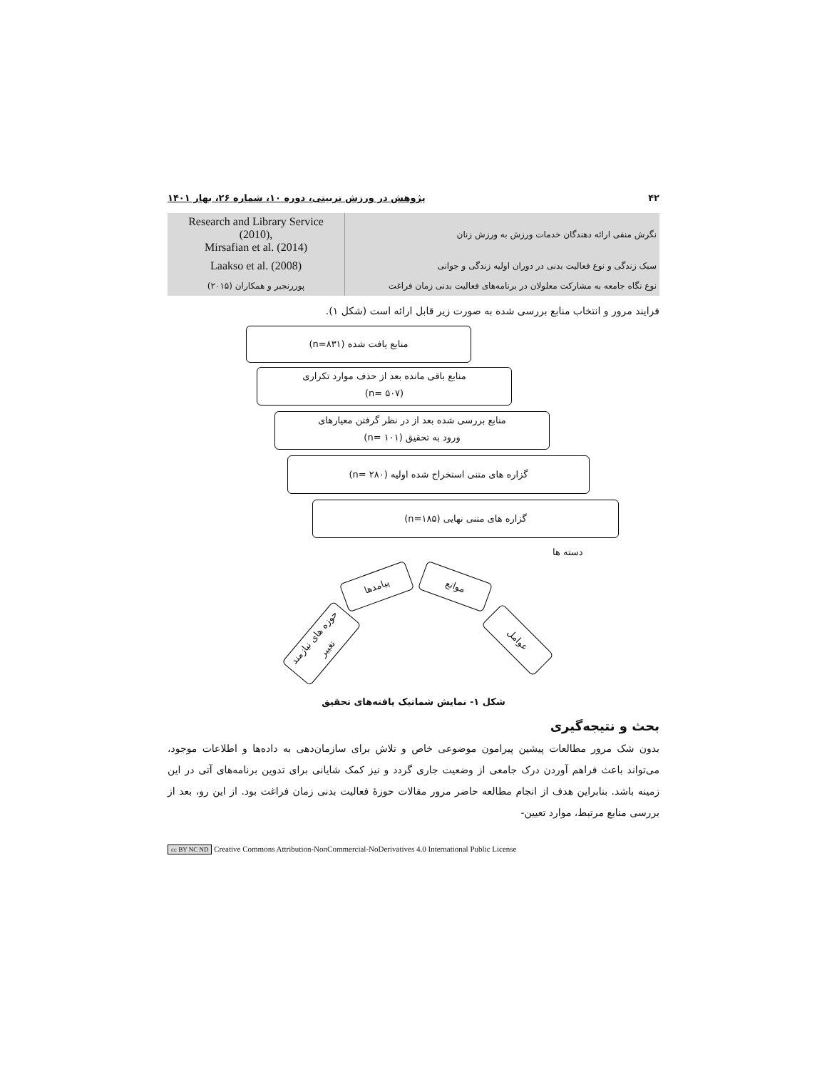۴۲ پژوهش در ورزش تربیتی، دوره ۱۰، شماره ۲۶، بهار ۱۴۰۱
| Research and Library Service (2010), Mirsafian et al. (2014) | نگرش منفی ارائه دهندگان خدمات ورزش به ورزش زنان |
| Laakso et al. (2008) | سبک زندگی و نوع فعالیت بدنی در دوران اولیه زندگی و جوانی |
| پوررنجبر و همکاران (۲۰۱۵) | نوع نگاه جامعه به مشارکت معلولان در برنامه‌های فعالیت بدنی زمان فراغت |
فرایند مرور و انتخاب منابع بررسی شده به صورت زیر قابل ارائه است (شکل ۱).
منابع یافت شده (n=۸۳۱)
منابع باقی مانده بعد از حذف موارد تکراری
(n= ۵۰۷)
منابع بررسی شده بعد از در نظر گرفتن معیارهای
ورود به تحقیق (n= ۱۰۱)
گزاره های متنی استخراج شده اولیه (n= ۲۸۰)
گزاره های متنی نهایی (n=۱۸۵)
دسته ها
پیامدها موانع
حوزه های نیازمند تغییر
عوامل
شکل ۱- نمایش شماتیک یافته‌های تحقیق
بحث و نتیجه‌گیری
بدون شک مرور مطالعات پیشین پیرامون موضوعی خاص و تلاش برای سازمان‌دهی به داده‌ها و اطلاعات موجود، می‌تواند باعث فراهم آوردن درک جامعی از وضعیت جاری گردد و نیز کمک شایانی برای تدوین برنامه‌های آتی در این زمینه باشد. بنابراین هدف از انجام مطالعه حاضر مرور مقالات حوزهٔ فعالیت بدنی زمان فراغت بود. از این رو، بعد از بررسی منابع مرتبط، موارد تعیین-
cc BY NC ND Creative Commons Attribution-NonCommercial-NoDerivatives 4.0 International Public License